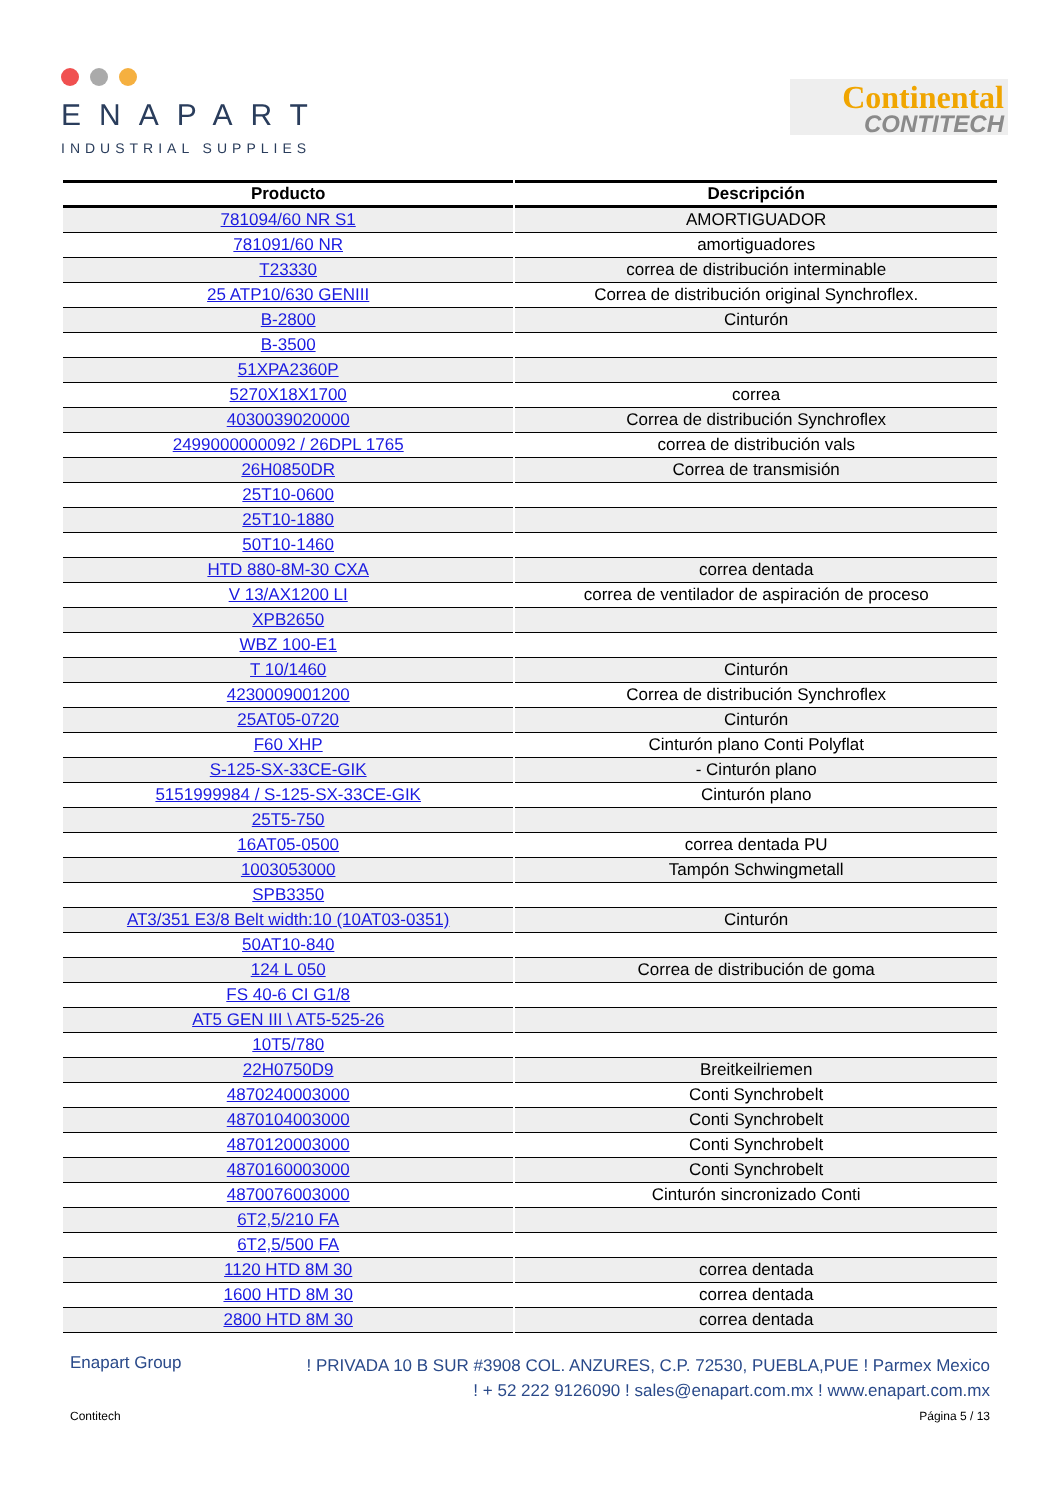ENAPART
INDUSTRIAL SUPPLIES
Continental
CONTITECH
| Producto | Descripción |
| --- | --- |
| 781094/60 NR S1 | AMORTIGUADOR |
| 781091/60 NR | amortiguadores |
| T23330 | correa de distribución interminable |
| 25 ATP10/630 GENIII | Correa de distribución original Synchroflex. |
| B-2800 | Cinturón |
| B-3500 | |
| 51XPA2360P | |
| 5270X18X1700 | correa |
| 4030039020000 | Correa de distribución Synchroflex |
| 2499000000092 / 26DPL 1765 | correa de distribución vals |
| 26H0850DR | Correa de transmisión |
| 25T10-0600 | |
| 25T10-1880 | |
| 50T10-1460 | |
| HTD 880-8M-30 CXA | correa dentada |
| V 13/AX1200 LI | correa de ventilador de aspiración de proceso |
| XPB2650 | |
| WBZ 100-E1 | |
| T 10/1460 | Cinturón |
| 4230009001200 | Correa de distribución Synchroflex |
| 25AT05-0720 | Cinturón |
| F60 XHP | Cinturón plano Conti Polyflat |
| S-125-SX-33CE-GIK | - Cinturón plano |
| 5151999984 / S-125-SX-33CE-GIK | Cinturón plano |
| 25T5-750 | |
| 16AT05-0500 | correa dentada PU |
| 1003053000 | Tampón Schwingmetall |
| SPB3350 | |
| AT3/351 E3/8 Belt width:10 (10AT03-0351) | Cinturón |
| 50AT10-840 | |
| 124 L 050 | Correa de distribución de goma |
| FS 40-6 CI G1/8 | |
| AT5 GEN III \ AT5-525-26 | |
| 10T5/780 | |
| 22H0750D9 | Breitkeilriemen |
| 4870240003000 | Conti Synchrobelt |
| 4870104003000 | Conti Synchrobelt |
| 4870120003000 | Conti Synchrobelt |
| 4870160003000 | Conti Synchrobelt |
| 4870076003000 | Cinturón sincronizado Conti |
| 6T2,5/210 FA | |
| 6T2,5/500 FA | |
| 1120 HTD 8M 30 | correa dentada |
| 1600 HTD 8M 30 | correa dentada |
| 2800 HTD 8M 30 | correa dentada |
Enapart Group
! PRIVADA 10 B SUR #3908 COL. ANZURES, C.P. 72530, PUEBLA,PUE ! Parmex Mexico
! + 52 222 9126090 ! sales@enapart.com.mx ! www.enapart.com.mx
Contitech Página 5 / 13